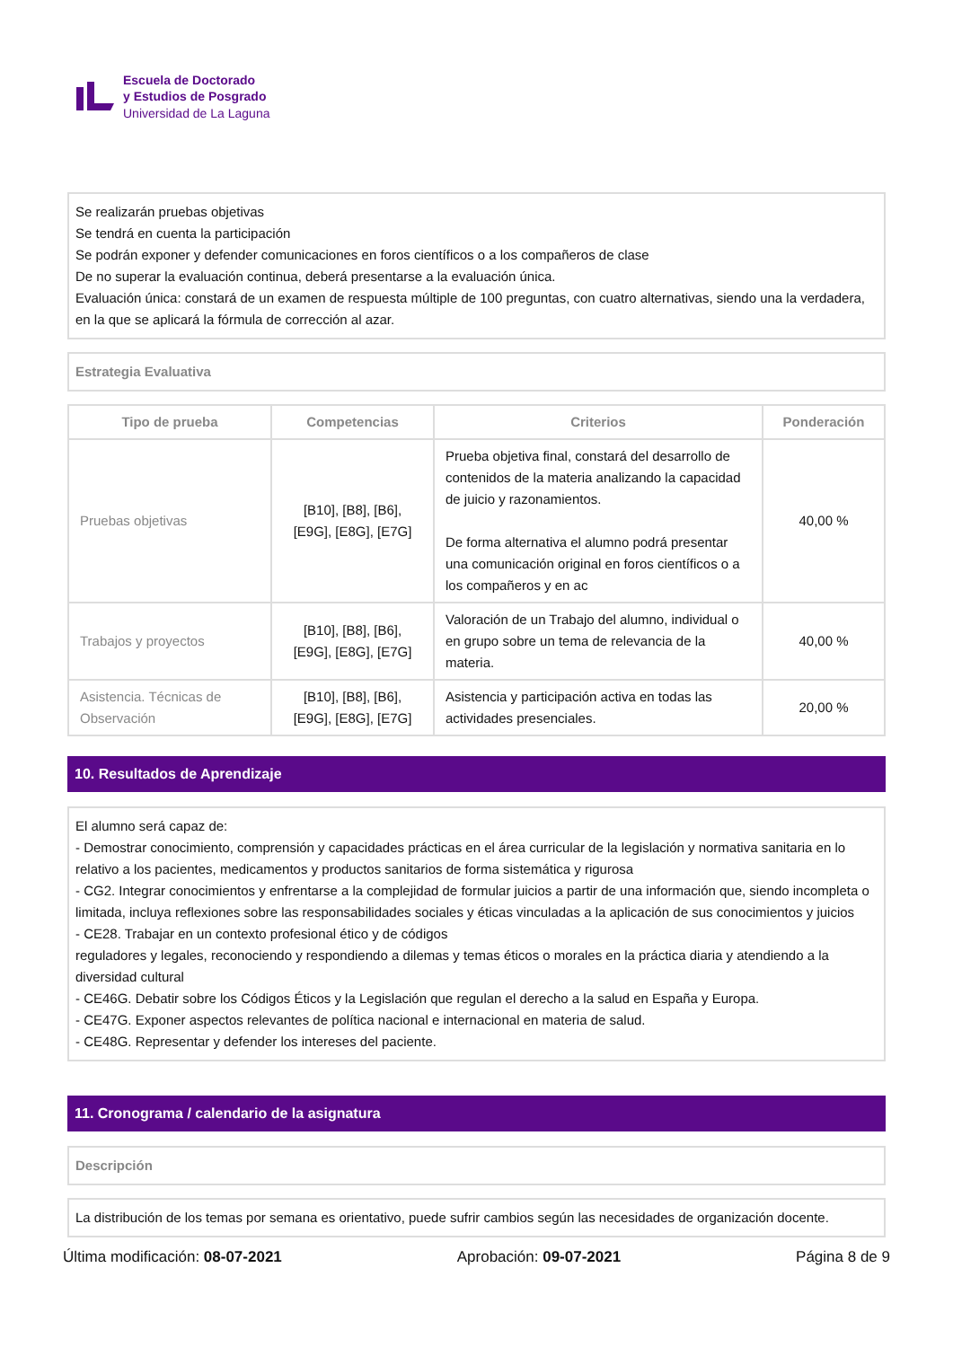Escuela de Doctorado
y Estudios de Posgrado
Universidad de La Laguna
Se realizarán pruebas objetivas
Se tendrá en cuenta la participación
Se podrán exponer y defender comunicaciones en foros científicos o a los compañeros de clase
De no superar la evaluación continua, deberá presentarse a la evaluación única.
Evaluación única: constará de un examen de respuesta múltiple de 100 preguntas, con cuatro alternativas, siendo una la verdadera, en la que se aplicará la fórmula de corrección al azar.
Estrategia Evaluativa
| Tipo de prueba | Competencias | Criterios | Ponderación |
| --- | --- | --- | --- |
| Pruebas objetivas | [B10], [B8], [B6], [E9G], [E8G], [E7G] | Prueba objetiva final, constará del desarrollo de contenidos de la materia analizando la capacidad de juicio y razonamientos. De forma alternativa el alumno podrá presentar una comunicación original en foros científicos o a los compañeros y en ac | 40,00 % |
| Trabajos y proyectos | [B10], [B8], [B6], [E9G], [E8G], [E7G] | Valoración de un Trabajo del alumno, individual o en grupo sobre un tema de relevancia de la materia. | 40,00 % |
| Asistencia. Técnicas de Observación | [B10], [B8], [B6], [E9G], [E8G], [E7G] | Asistencia y participación activa en todas las actividades presenciales. | 20,00 % |
10. Resultados de Aprendizaje
El alumno será capaz de:
- Demostrar conocimiento, comprensión y capacidades prácticas en el área curricular de la legislación y normativa sanitaria en lo relativo a los pacientes, medicamentos y productos sanitarios de forma sistemática y rigurosa
- CG2. Integrar conocimientos y enfrentarse a la complejidad de formular juicios a partir de una información que, siendo incompleta o limitada, incluya reflexiones sobre las responsabilidades sociales y éticas vinculadas a la aplicación de sus conocimientos y juicios
- CE28. Trabajar en un contexto profesional ético y de códigos
reguladores y legales, reconociendo y respondiendo a dilemas y temas éticos o morales en la práctica diaria y atendiendo a la diversidad cultural
- CE46G. Debatir sobre los Códigos Éticos y la Legislación que regulan el derecho a la salud en España y Europa.
- CE47G. Exponer aspectos relevantes de política nacional e internacional en materia de salud.
- CE48G. Representar y defender los intereses del paciente.
11. Cronograma / calendario de la asignatura
Descripción
La distribución de los temas por semana es orientativo, puede sufrir cambios según las necesidades de organización docente.
Última modificación: 08-07-2021 Aprobación: 09-07-2021 Página 8 de 9